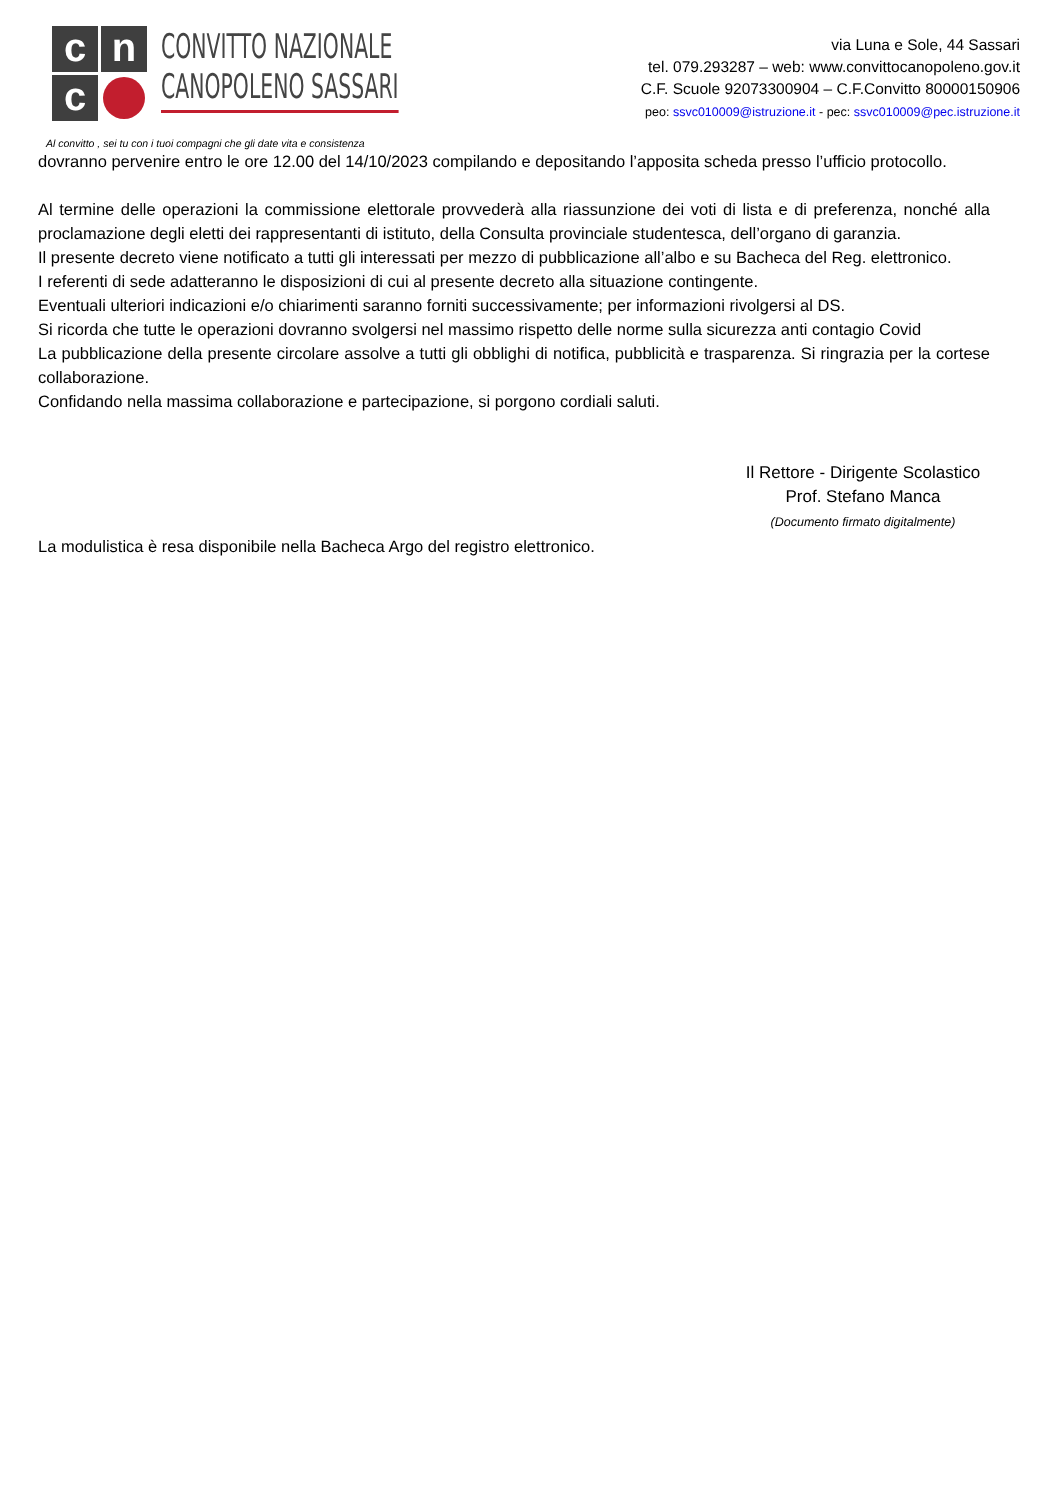c
n
c
CONVITTO NAZIONALE
CANOPOLENO SASSARI
via Luna e Sole, 44 Sassari
tel. 079.293287 – web: www.convittocanopoleno.gov.it
C.F. Scuole 92073300904 – C.F.Convitto 80000150906
peo: ssvc010009@istruzione.it - pec: ssvc010009@pec.istruzione.it
Al convitto , sei tu con i tuoi compagni che gli date vita e consistenza
dovranno pervenire entro le ore 12.00 del 14/10/2023 compilando e depositando l’apposita scheda presso l’ufficio protocollo.
Al termine delle operazioni la commissione elettorale provvederà alla riassunzione dei voti di lista e di preferenza, nonché alla proclamazione degli eletti dei rappresentanti di istituto, della Consulta provinciale studentesca, dell’organo di garanzia.
Il presente decreto viene notificato a tutti gli interessati per mezzo di pubblicazione all’albo e su Bacheca del Reg. elettronico.
I referenti di sede adatteranno le disposizioni di cui al presente decreto alla situazione contingente.
Eventuali ulteriori indicazioni e/o chiarimenti saranno forniti successivamente; per informazioni rivolgersi al DS.
Si ricorda che tutte le operazioni dovranno svolgersi nel massimo rispetto delle norme sulla sicurezza anti contagio Covid
La pubblicazione della presente circolare assolve a tutti gli obblighi di notifica, pubblicità e trasparenza. Si ringrazia per la cortese collaborazione.
Confidando nella massima collaborazione e partecipazione, si porgono cordiali saluti.
Il Rettore - Dirigente Scolastico
Prof. Stefano Manca
(Documento firmato digitalmente)
La modulistica è resa disponibile nella Bacheca Argo del registro elettronico.